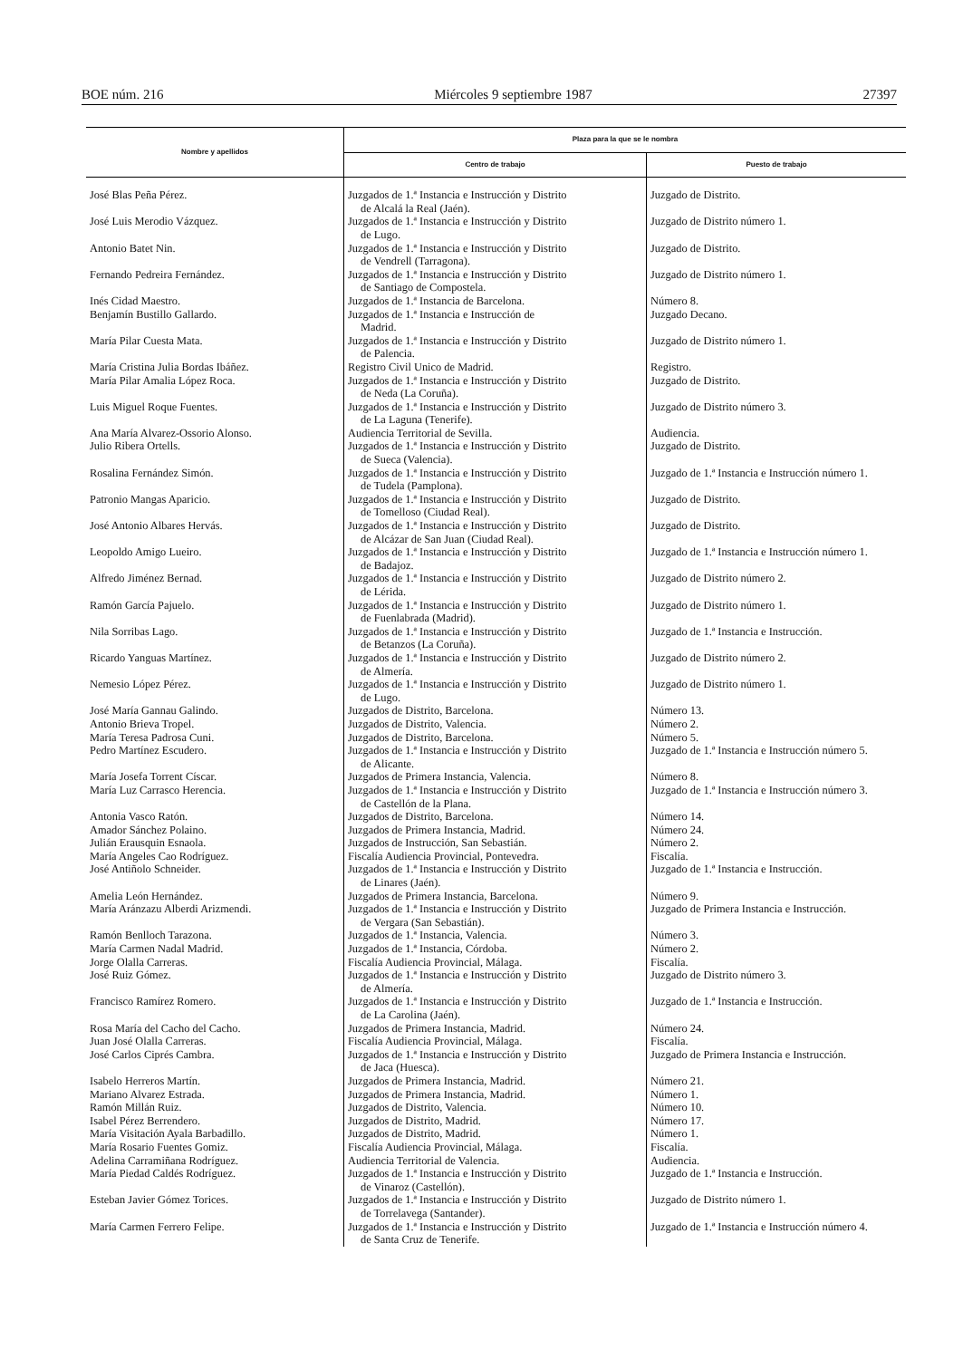BOE núm. 216 Miércoles 9 septiembre 1987 27397
| Nombre y apellidos | Plaza para la que se le nombra | |
| --- | --- | --- |
| | Centro de trabajo | Puesto de trabajo |
| José Blas Peña Pérez. | Juzgados de 1.ª Instancia e Instrucción y Distrito de Alcalá la Real (Jaén). | Juzgado de Distrito. |
| José Luis Merodio Vázquez. | Juzgados de 1.ª Instancia e Instrucción y Distrito de Lugo. | Juzgado de Distrito número 1. |
| Antonio Batet Nin. | Juzgados de 1.ª Instancia e Instrucción y Distrito de Vendrell (Tarragona). | Juzgado de Distrito. |
| Fernando Pedreira Fernández. | Juzgados de 1.ª Instancia e Instrucción y Distrito de Santiago de Compostela. | Juzgado de Distrito número 1. |
| Inés Cidad Maestro. | Juzgados de 1.ª Instancia de Barcelona. | Número 8. |
| Benjamín Bustillo Gallardo. | Juzgados de 1.ª Instancia e Instrucción de Madrid. | Juzgado Decano. |
| María Pilar Cuesta Mata. | Juzgados de 1.ª Instancia e Instrucción y Distrito de Palencia. | Juzgado de Distrito número 1. |
| María Cristina Julia Bordas Ibáñez. | Registro Civil Unico de Madrid. | Registro. |
| María Pilar Amalia López Roca. | Juzgados de 1.ª Instancia e Instrucción y Distrito de Neda (La Coruña). | Juzgado de Distrito. |
| Luis Miguel Roque Fuentes. | Juzgados de 1.ª Instancia e Instrucción y Distrito de La Laguna (Tenerife). | Juzgado de Distrito número 3. |
| Ana María Alvarez-Ossorio Alonso. | Audiencia Territorial de Sevilla. | Audiencia. |
| Julio Ribera Ortells. | Juzgados de 1.ª Instancia e Instrucción y Distrito de Sueca (Valencia). | Juzgado de Distrito. |
| Rosalina Fernández Simón. | Juzgados de 1.ª Instancia e Instrucción y Distrito de Tudela (Pamplona). | Juzgado de 1.ª Instancia e Instrucción número 1. |
| Patronio Mangas Aparicio. | Juzgados de 1.ª Instancia e Instrucción y Distrito de Tomelloso (Ciudad Real). | Juzgado de Distrito. |
| José Antonio Albares Hervás. | Juzgados de 1.ª Instancia e Instrucción y Distrito de Alcázar de San Juan (Ciudad Real). | Juzgado de Distrito. |
| Leopoldo Amigo Lueiro. | Juzgados de 1.ª Instancia e Instrucción y Distrito de Badajoz. | Juzgado de 1.ª Instancia e Instrucción número 1. |
| Alfredo Jiménez Bernad. | Juzgados de 1.ª Instancia e Instrucción y Distrito de Lérida. | Juzgado de Distrito número 2. |
| Ramón García Pajuelo. | Juzgados de 1.ª Instancia e Instrucción y Distrito de Fuenlabrada (Madrid). | Juzgado de Distrito número 1. |
| Nila Sorribas Lago. | Juzgados de 1.ª Instancia e Instrucción y Distrito de Betanzos (La Coruña). | Juzgado de 1.ª Instancia e Instrucción. |
| Ricardo Yanguas Martínez. | Juzgados de 1.ª Instancia e Instrucción y Distrito de Almería. | Juzgado de Distrito número 2. |
| Nemesio López Pérez. | Juzgados de 1.ª Instancia e Instrucción y Distrito de Lugo. | Juzgado de Distrito número 1. |
| José María Gannau Galindo. | Juzgados de Distrito, Barcelona. | Número 13. |
| Antonio Brieva Tropel. | Juzgados de Distrito, Valencia. | Número 2. |
| María Teresa Padrosa Cuni. | Juzgados de Distrito, Barcelona. | Número 5. |
| Pedro Martínez Escudero. | Juzgados de 1.ª Instancia e Instrucción y Distrito de Alicante. | Juzgado de 1.ª Instancia e Instrucción número 5. |
| María Josefa Torrent Císcar. | Juzgados de Primera Instancia, Valencia. | Número 8. |
| María Luz Carrasco Herencia. | Juzgados de 1.ª Instancia e Instrucción y Distrito de Castellón de la Plana. | Juzgado de 1.ª Instancia e Instrucción número 3. |
| Antonia Vasco Ratón. | Juzgados de Distrito, Barcelona. | Número 14. |
| Amador Sánchez Polaino. | Juzgados de Primera Instancia, Madrid. | Número 24. |
| Julián Erausquin Esnaola. | Juzgados de Instrucción, San Sebastián. | Número 2. |
| María Angeles Cao Rodríguez. | Fiscalía Audiencia Provincial, Pontevedra. | Fiscalía. |
| José Antiñolo Schneider. | Juzgados de 1.ª Instancia e Instrucción y Distrito de Linares (Jaén). | Juzgado de 1.ª Instancia e Instrucción. |
| Amelia León Hernández. | Juzgados de Primera Instancia, Barcelona. | Número 9. |
| María Aránzazu Alberdi Arizmendi. | Juzgados de 1.ª Instancia e Instrucción y Distrito de Vergara (San Sebastián). | Juzgado de Primera Instancia e Instrucción. |
| Ramón Benlloch Tarazona. | Juzgados de 1.ª Instancia, Valencia. | Número 3. |
| María Carmen Nadal Madrid. | Juzgados de 1.ª Instancia, Córdoba. | Número 2. |
| Jorge Olalla Carreras. | Fiscalía Audiencia Provincial, Málaga. | Fiscalía. |
| José Ruiz Gómez. | Juzgados de 1.ª Instancia e Instrucción y Distrito de Almería. | Juzgado de Distrito número 3. |
| Francisco Ramírez Romero. | Juzgados de 1.ª Instancia e Instrucción y Distrito de La Carolina (Jaén). | Juzgado de 1.ª Instancia e Instrucción. |
| Rosa María del Cacho del Cacho. | Juzgados de Primera Instancia, Madrid. | Número 24. |
| Juan José Olalla Carreras. | Fiscalía Audiencia Provincial, Málaga. | Fiscalía. |
| José Carlos Ciprés Cambra. | Juzgados de 1.ª Instancia e Instrucción y Distrito de Jaca (Huesca). | Juzgado de Primera Instancia e Instrucción. |
| Isabelo Herreros Martín. | Juzgados de Primera Instancia, Madrid. | Número 21. |
| Mariano Alvarez Estrada. | Juzgados de Primera Instancia, Madrid. | Número 1. |
| Ramón Millán Ruiz. | Juzgados de Distrito, Valencia. | Número 10. |
| Isabel Pérez Berrendero. | Juzgados de Distrito, Madrid. | Número 17. |
| María Visitación Ayala Barbadillo. | Juzgados de Distrito, Madrid. | Número 1. |
| María Rosario Fuentes Gomiz. | Fiscalía Audiencia Provincial, Málaga. | Fiscalía. |
| Adelina Carramiñana Rodríguez. | Audiencia Territorial de Valencia. | Audiencia. |
| María Piedad Caldés Rodríguez. | Juzgados de 1.ª Instancia e Instrucción y Distrito de Vinaroz (Castellón). | Juzgado de 1.ª Instancia e Instrucción. |
| Esteban Javier Gómez Torices. | Juzgados de 1.ª Instancia e Instrucción y Distrito de Torrelavega (Santander). | Juzgado de Distrito número 1. |
| María Carmen Ferrero Felipe. | Juzgados de 1.ª Instancia e Instrucción y Distrito de Santa Cruz de Tenerife. | Juzgado de 1.ª Instancia e Instrucción número 4. |